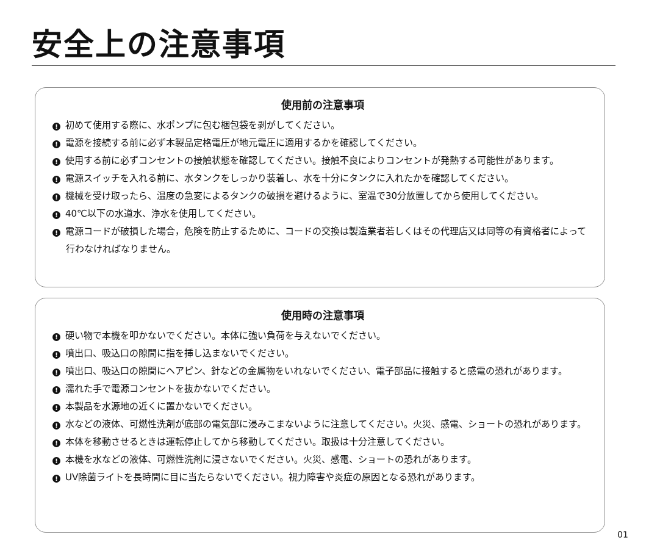安全上の注意事項
使用前の注意事項
! 初めて使用する際に、水ポンプに包む梱包袋を剥がしてください。
! 電源を接続する前に必ず本製品定格電圧が地元電圧に適用するかを確認してください。
! 使用する前に必ずコンセントの接触状態を確認してください。接触不良によりコンセントが発熱する可能性があります。
! 電源スイッチを入れる前に、水タンクをしっかり装着し、水を十分にタンクに入れたかを確認してください。
! 機械を受け取ったら、温度の急変によるタンクの破損を避けるように、室温で30分放置してから使用してください。
! 40℃以下の水道水、浄水を使用してください。
! 電源コードが破損した場合，危険を防止するために、コードの交換は製造業者若しくはその代理店又は同等の有資格者によって行わなければなりません。
使用時の注意事項
! 硬い物で本機を叩かないでください。本体に強い負荷を与えないでください。
! 噴出口、吸込口の隙間に指を挿し込まないでください。
! 噴出口、吸込口の隙間にヘアピン、針などの金属物をいれないでください、電子部品に接触すると感電の恐れがあります。
! 濡れた手で電源コンセントを抜かないでください。
! 本製品を水源地の近くに置かないでください。
! 水などの液体、可燃性洗剤が底部の電気部に浸みこまないように注意してください。火災、感電、ショートの恐れがあります。
! 本体を移動させるときは運転停止してから移動してください。取扱は十分注意してください。
! 本機を水などの液体、可燃性洗剤に浸さないでください。火災、感電、ショートの恐れがあります。
! UV除菌ライトを長時間に目に当たらないでください。視力障害や炎症の原因となる恐れがあります。
01